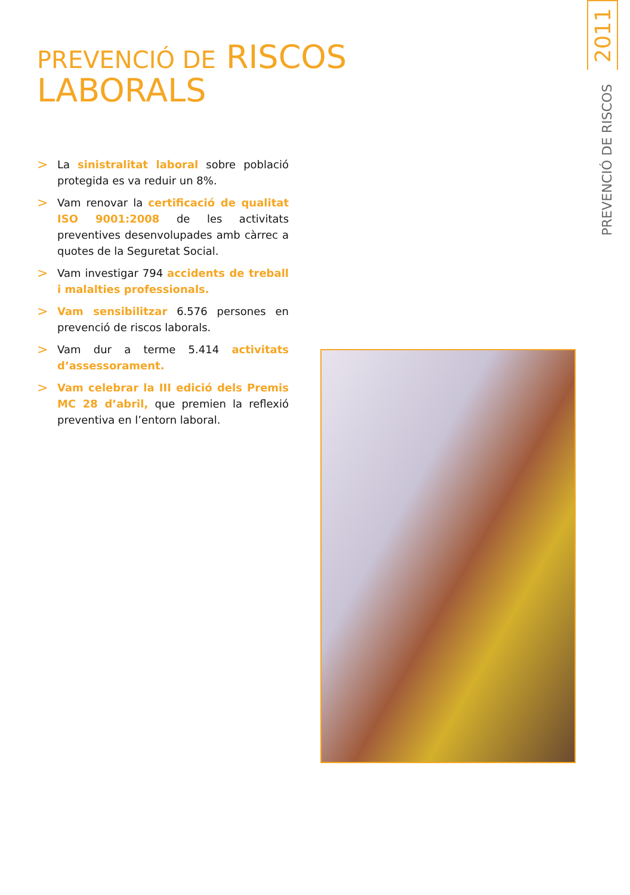2011
PREVENCIÓ DE RISCOS
PREVENCIÓ DE RISCOS
LABORALS
> La sinistralitat laboral sobre població protegida es va reduir un 8%.
> Vam renovar la certificació de qualitat ISO 9001:2008 de les activitats preventives desenvolupades amb càrrec a quotes de la Seguretat Social.
> Vam investigar 794 accidents de treball i malalties professionals.
> Vam sensibilitzar 6.576 persones en prevenció de riscos laborals.
> Vam dur a terme 5.414 activitats d’assessorament.
> Vam celebrar la III edició dels Premis MC 28 d’abril, que premien la reflexió preventiva en l’entorn laboral.